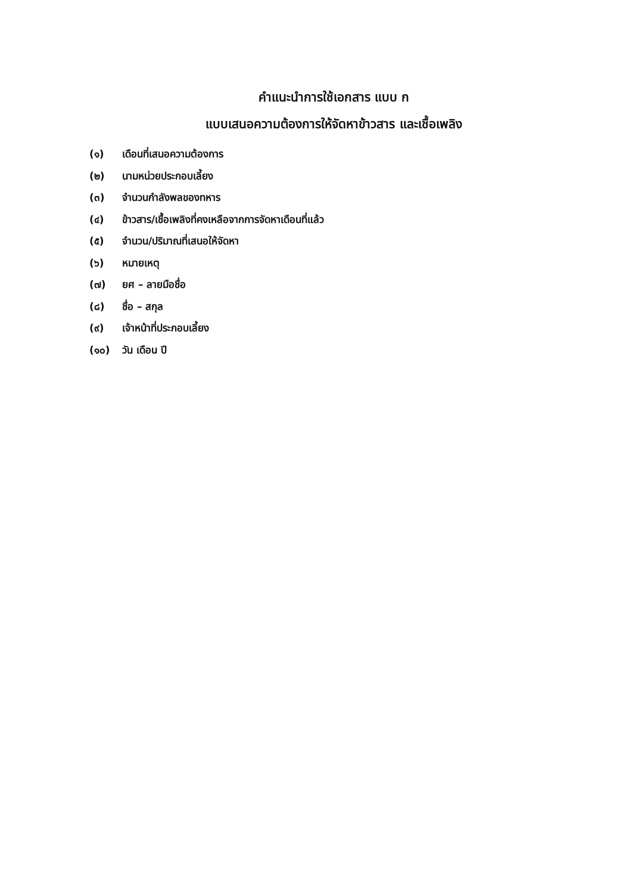คำแนะนำการใช้เอกสาร แบบ ก
แบบเสนอความต้องการให้จัดหาข้าวสาร และเชื้อเพลิง
(๑) เดือนที่เสนอความต้องการ
(๒) นามหน่วยประกอบเลี้ยง
(๓) จำนวนกำลังพลของทหาร
(๔) ข้าวสาร/เชื้อเพลิงที่คงเหลือจากการจัดหาเดือนที่แล้ว
(๕) จำนวน/ปริมาณที่เสนอให้จัดหา
(๖) หมายเหตุ
(๗) ยศ – ลายมือชื่อ
(๘) ชื่อ – สกุล
(๙) เจ้าหน้าที่ประกอบเลี้ยง
(๑๐) วัน เดือน ปี